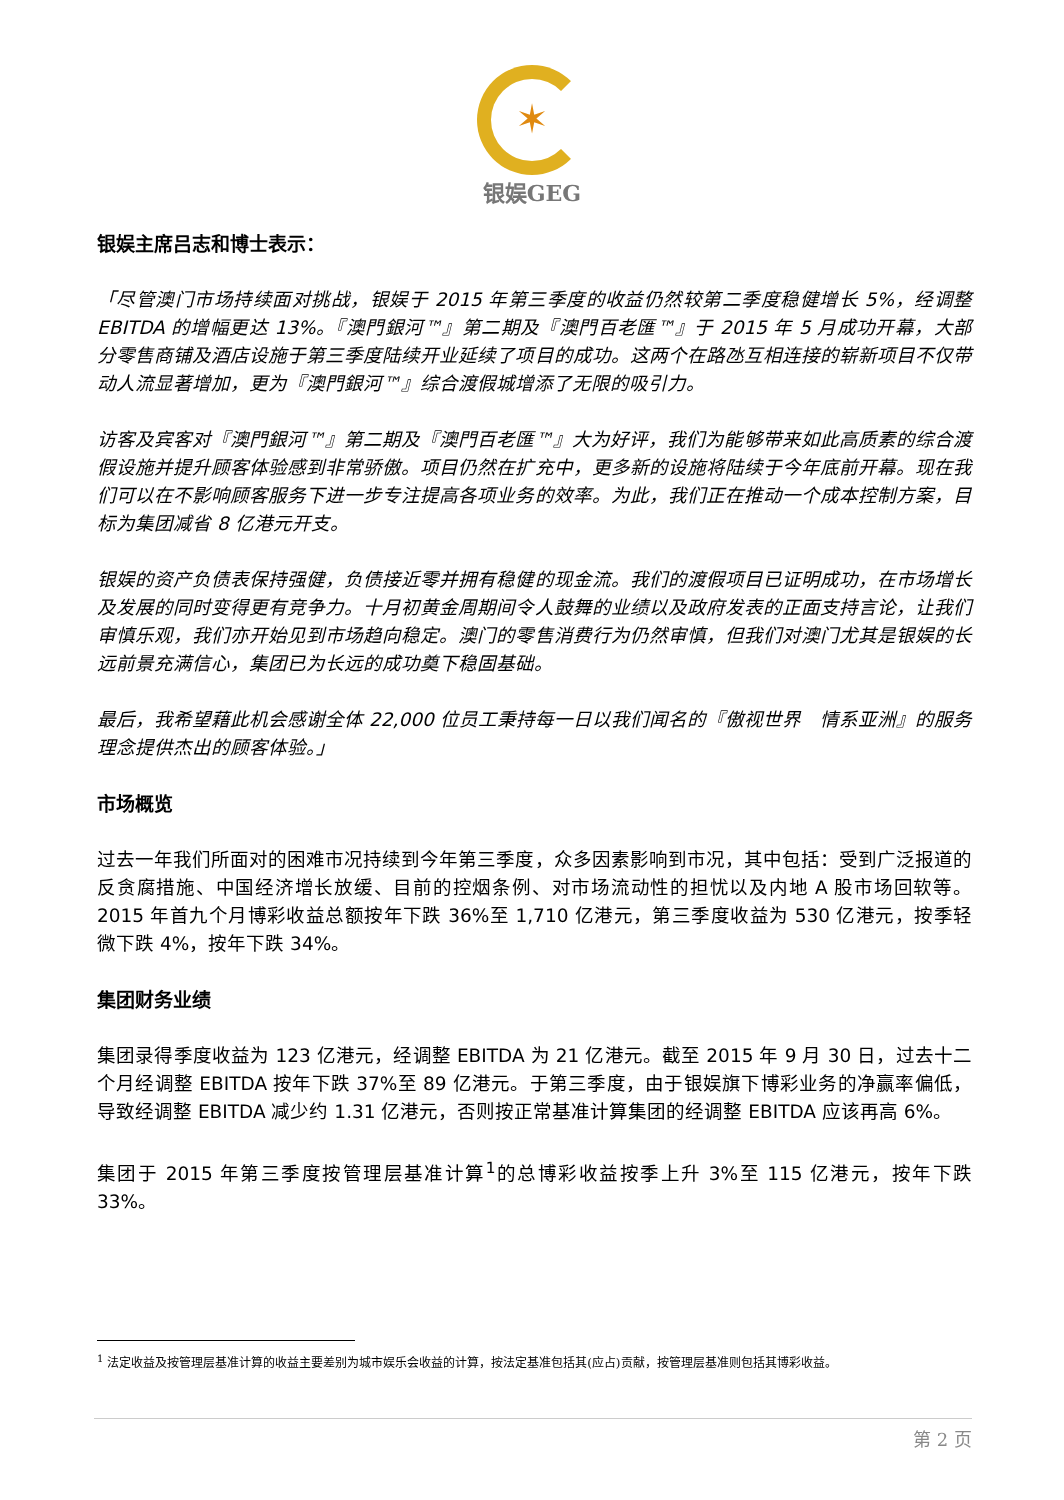✶
银娱GEG
银娱主席吕志和博士表示：
「尽管澳门市场持续面对挑战，银娱于 2015 年第三季度的收益仍然较第二季度稳健增长 5%，经调整 EBITDA 的增幅更达 13%。『澳門銀河™』第二期及『澳門百老匯™』于 2015 年 5 月成功开幕，大部分零售商铺及酒店设施于第三季度陆续开业延续了项目的成功。这两个在路氹互相连接的崭新项目不仅带动人流显著增加，更为『澳門銀河™』综合渡假城增添了无限的吸引力。
访客及宾客对『澳門銀河™』第二期及『澳門百老匯™』大为好评，我们为能够带来如此高质素的综合渡假设施并提升顾客体验感到非常骄傲。项目仍然在扩充中，更多新的设施将陆续于今年底前开幕。现在我们可以在不影响顾客服务下进一步专注提高各项业务的效率。为此，我们正在推动一个成本控制方案，目标为集团减省 8 亿港元开支。
银娱的资产负债表保持强健，负债接近零并拥有稳健的现金流。我们的渡假项目已证明成功，在市场增长及发展的同时变得更有竞争力。十月初黄金周期间令人鼓舞的业绩以及政府发表的正面支持言论，让我们审慎乐观，我们亦开始见到市场趋向稳定。澳门的零售消费行为仍然审慎，但我们对澳门尤其是银娱的长远前景充满信心，集团已为长远的成功奠下稳固基础。
最后，我希望藉此机会感谢全体 22,000 位员工秉持每一日以我们闻名的『傲视世界　情系亚洲』的服务理念提供杰出的顾客体验。」
市场概览
过去一年我们所面对的困难市况持续到今年第三季度，众多因素影响到市况，其中包括：受到广泛报道的反贪腐措施、中国经济增长放缓、目前的控烟条例、对市场流动性的担忧以及内地 A 股市场回软等。2015 年首九个月博彩收益总额按年下跌 36%至 1,710 亿港元，第三季度收益为 530 亿港元，按季轻微下跌 4%，按年下跌 34%。
集团财务业绩
集团录得季度收益为 123 亿港元，经调整 EBITDA 为 21 亿港元。截至 2015 年 9 月 30 日，过去十二个月经调整 EBITDA 按年下跌 37%至 89 亿港元。于第三季度，由于银娱旗下博彩业务的净赢率偏低，导致经调整 EBITDA 减少约 1.31 亿港元，否则按正常基准计算集团的经调整 EBITDA 应该再高 6%。
集团于 2015 年第三季度按管理层基准计算<sup>1</sup>的总博彩收益按季上升 3%至 115 亿港元，按年下跌 33%。
<sup>1</sup> 法定收益及按管理层基准计算的收益主要差别为城市娱乐会收益的计算，按法定基准包括其(应占)贡献，按管理层基准则包括其博彩收益。
第 2 页